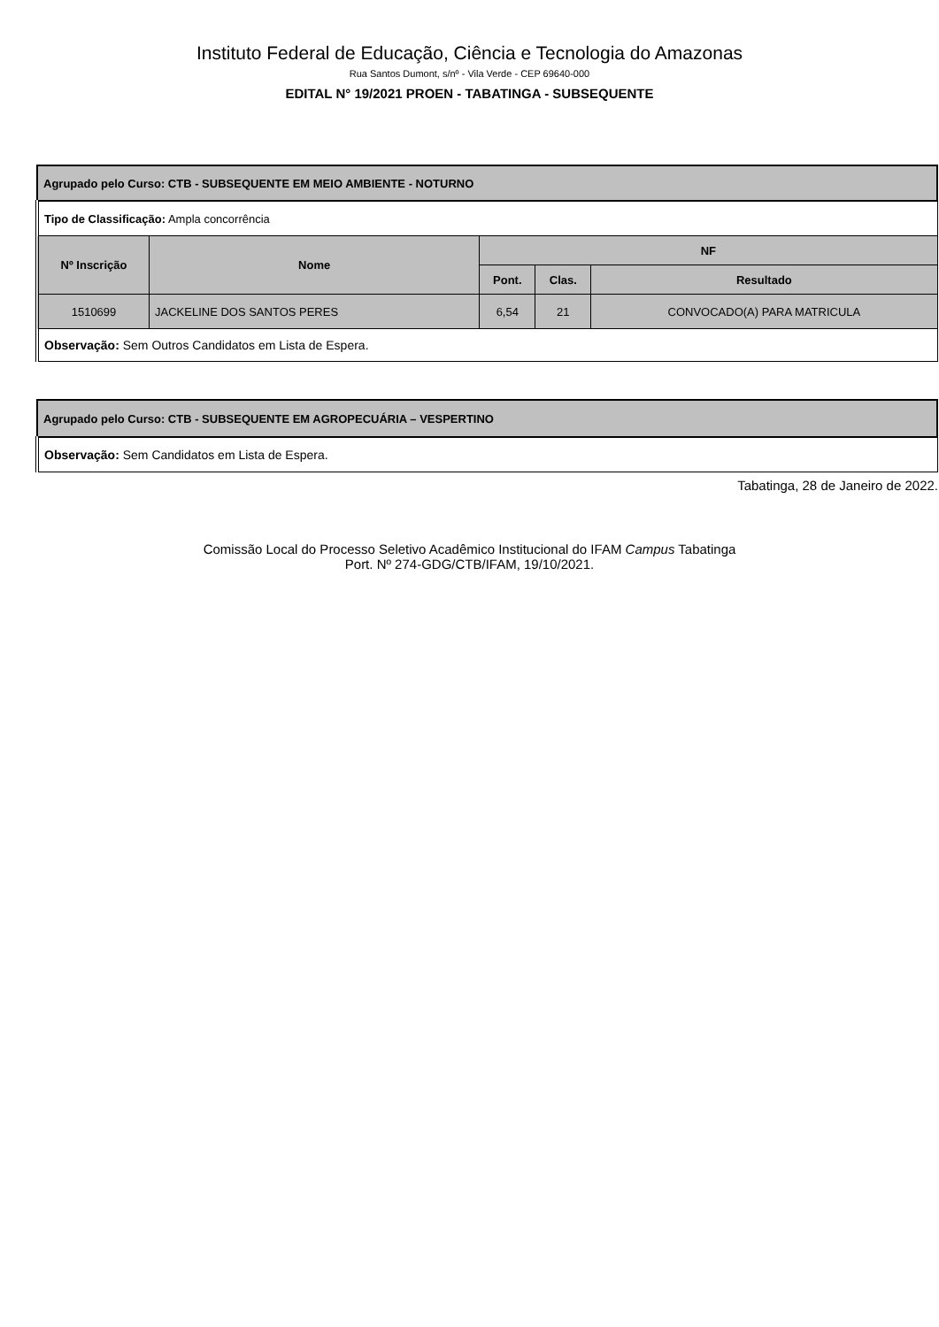Instituto Federal de Educação, Ciência e Tecnologia do Amazonas
Rua Santos Dumont, s/nº - Vila Verde - CEP 69640-000
EDITAL N° 19/2021 PROEN - TABATINGA - SUBSEQUENTE
| Agrupado pelo Curso: CTB - SUBSEQUENTE EM MEIO AMBIENTE - NOTURNO | | | | |
| Tipo de Classificação: Ampla concorrência | | | | |
| Nº Inscrição | Nome | NF | | |
| | | Pont. | Clas. | Resultado |
| 1510699 | JACKELINE DOS SANTOS PERES | 6,54 | 21 | CONVOCADO(A) PARA MATRICULA |
| Observação: Sem Outros Candidatos em Lista de Espera. | | | | |
| Agrupado pelo Curso: CTB - SUBSEQUENTE EM AGROPECUÁRIA – VESPERTINO |
| Observação: Sem Candidatos em Lista de Espera. |
Tabatinga, 28 de Janeiro de 2022.
Comissão Local do Processo Seletivo Acadêmico Institucional do IFAM Campus Tabatinga
Port. Nº 274-GDG/CTB/IFAM, 19/10/2021.